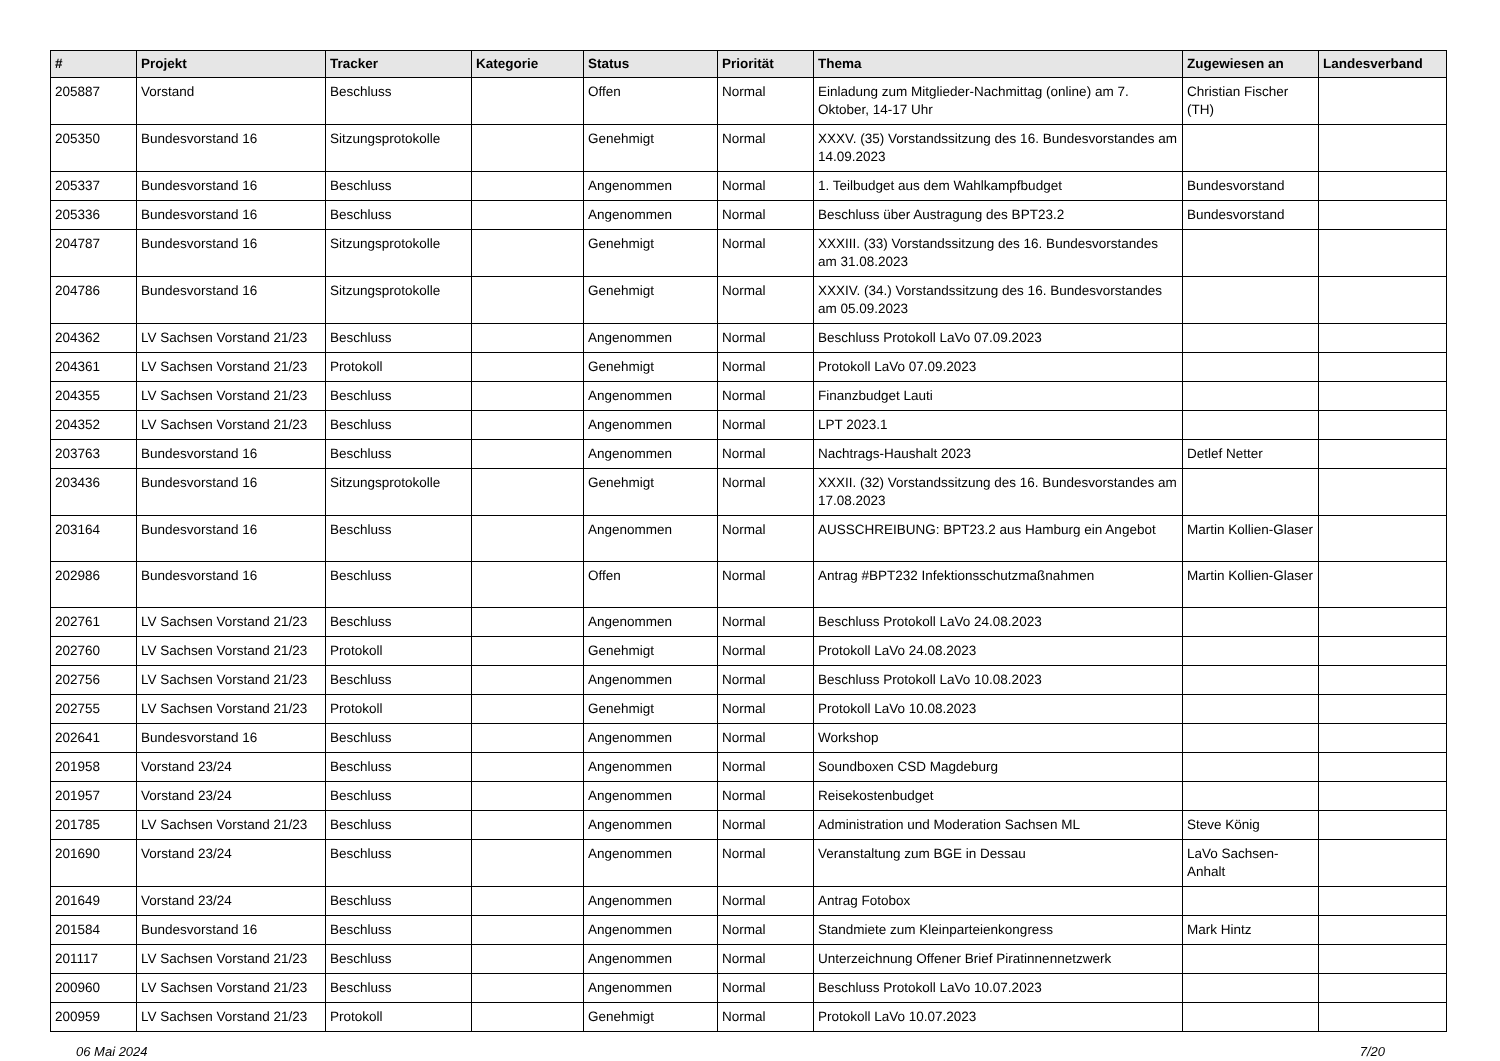| # | Projekt | Tracker | Kategorie | Status | Priorität | Thema | Zugewiesen an | Landesverband |
| --- | --- | --- | --- | --- | --- | --- | --- | --- |
| 205887 | Vorstand | Beschluss | | Offen | Normal | Einladung zum Mitglieder-Nachmittag (online) am 7. Oktober, 14-17 Uhr | Christian Fischer (TH) | |
| 205350 | Bundesvorstand 16 | Sitzungsprotokolle | | Genehmigt | Normal | XXXV. (35) Vorstandssitzung des 16. Bundesvorstandes am 14.09.2023 | | |
| 205337 | Bundesvorstand 16 | Beschluss | | Angenommen | Normal | 1. Teilbudget aus dem Wahlkampfbudget | Bundesvorstand | |
| 205336 | Bundesvorstand 16 | Beschluss | | Angenommen | Normal | Beschluss über Austragung des BPT23.2 | Bundesvorstand | |
| 204787 | Bundesvorstand 16 | Sitzungsprotokolle | | Genehmigt | Normal | XXXIII. (33) Vorstandssitzung des 16. Bundesvorstandes am 31.08.2023 | | |
| 204786 | Bundesvorstand 16 | Sitzungsprotokolle | | Genehmigt | Normal | XXXIV. (34.) Vorstandssitzung des 16. Bundesvorstandes am 05.09.2023 | | |
| 204362 | LV Sachsen Vorstand 21/23 | Beschluss | | Angenommen | Normal | Beschluss Protokoll LaVo 07.09.2023 | | |
| 204361 | LV Sachsen Vorstand 21/23 | Protokoll | | Genehmigt | Normal | Protokoll LaVo 07.09.2023 | | |
| 204355 | LV Sachsen Vorstand 21/23 | Beschluss | | Angenommen | Normal | Finanzbudget Lauti | | |
| 204352 | LV Sachsen Vorstand 21/23 | Beschluss | | Angenommen | Normal | LPT 2023.1 | | |
| 203763 | Bundesvorstand 16 | Beschluss | | Angenommen | Normal | Nachtrags-Haushalt 2023 | Detlef Netter | |
| 203436 | Bundesvorstand 16 | Sitzungsprotokolle | | Genehmigt | Normal | XXXII. (32) Vorstandssitzung des 16. Bundesvorstandes am 17.08.2023 | | |
| 203164 | Bundesvorstand 16 | Beschluss | | Angenommen | Normal | AUSSCHREIBUNG: BPT23.2 aus Hamburg ein Angebot | Martin Kollien-Glaser | |
| 202986 | Bundesvorstand 16 | Beschluss | | Offen | Normal | Antrag #BPT232 Infektionsschutzmaßnahmen | Martin Kollien-Glaser | |
| 202761 | LV Sachsen Vorstand 21/23 | Beschluss | | Angenommen | Normal | Beschluss Protokoll LaVo 24.08.2023 | | |
| 202760 | LV Sachsen Vorstand 21/23 | Protokoll | | Genehmigt | Normal | Protokoll LaVo 24.08.2023 | | |
| 202756 | LV Sachsen Vorstand 21/23 | Beschluss | | Angenommen | Normal | Beschluss Protokoll LaVo 10.08.2023 | | |
| 202755 | LV Sachsen Vorstand 21/23 | Protokoll | | Genehmigt | Normal | Protokoll LaVo 10.08.2023 | | |
| 202641 | Bundesvorstand 16 | Beschluss | | Angenommen | Normal | Workshop | | |
| 201958 | Vorstand 23/24 | Beschluss | | Angenommen | Normal | Soundboxen CSD Magdeburg | | |
| 201957 | Vorstand 23/24 | Beschluss | | Angenommen | Normal | Reisekostenbudget | | |
| 201785 | LV Sachsen Vorstand 21/23 | Beschluss | | Angenommen | Normal | Administration und Moderation Sachsen ML | Steve König | |
| 201690 | Vorstand 23/24 | Beschluss | | Angenommen | Normal | Veranstaltung zum BGE in Dessau | LaVo Sachsen-Anhalt | |
| 201649 | Vorstand 23/24 | Beschluss | | Angenommen | Normal | Antrag Fotobox | | |
| 201584 | Bundesvorstand 16 | Beschluss | | Angenommen | Normal | Standmiete zum Kleinparteienkongress | Mark Hintz | |
| 201117 | LV Sachsen Vorstand 21/23 | Beschluss | | Angenommen | Normal | Unterzeichnung Offener Brief Piratinnennetzwerk | | |
| 200960 | LV Sachsen Vorstand 21/23 | Beschluss | | Angenommen | Normal | Beschluss Protokoll LaVo 10.07.2023 | | |
| 200959 | LV Sachsen Vorstand 21/23 | Protokoll | | Genehmigt | Normal | Protokoll LaVo 10.07.2023 | | |
06 Mai 2024 7/20